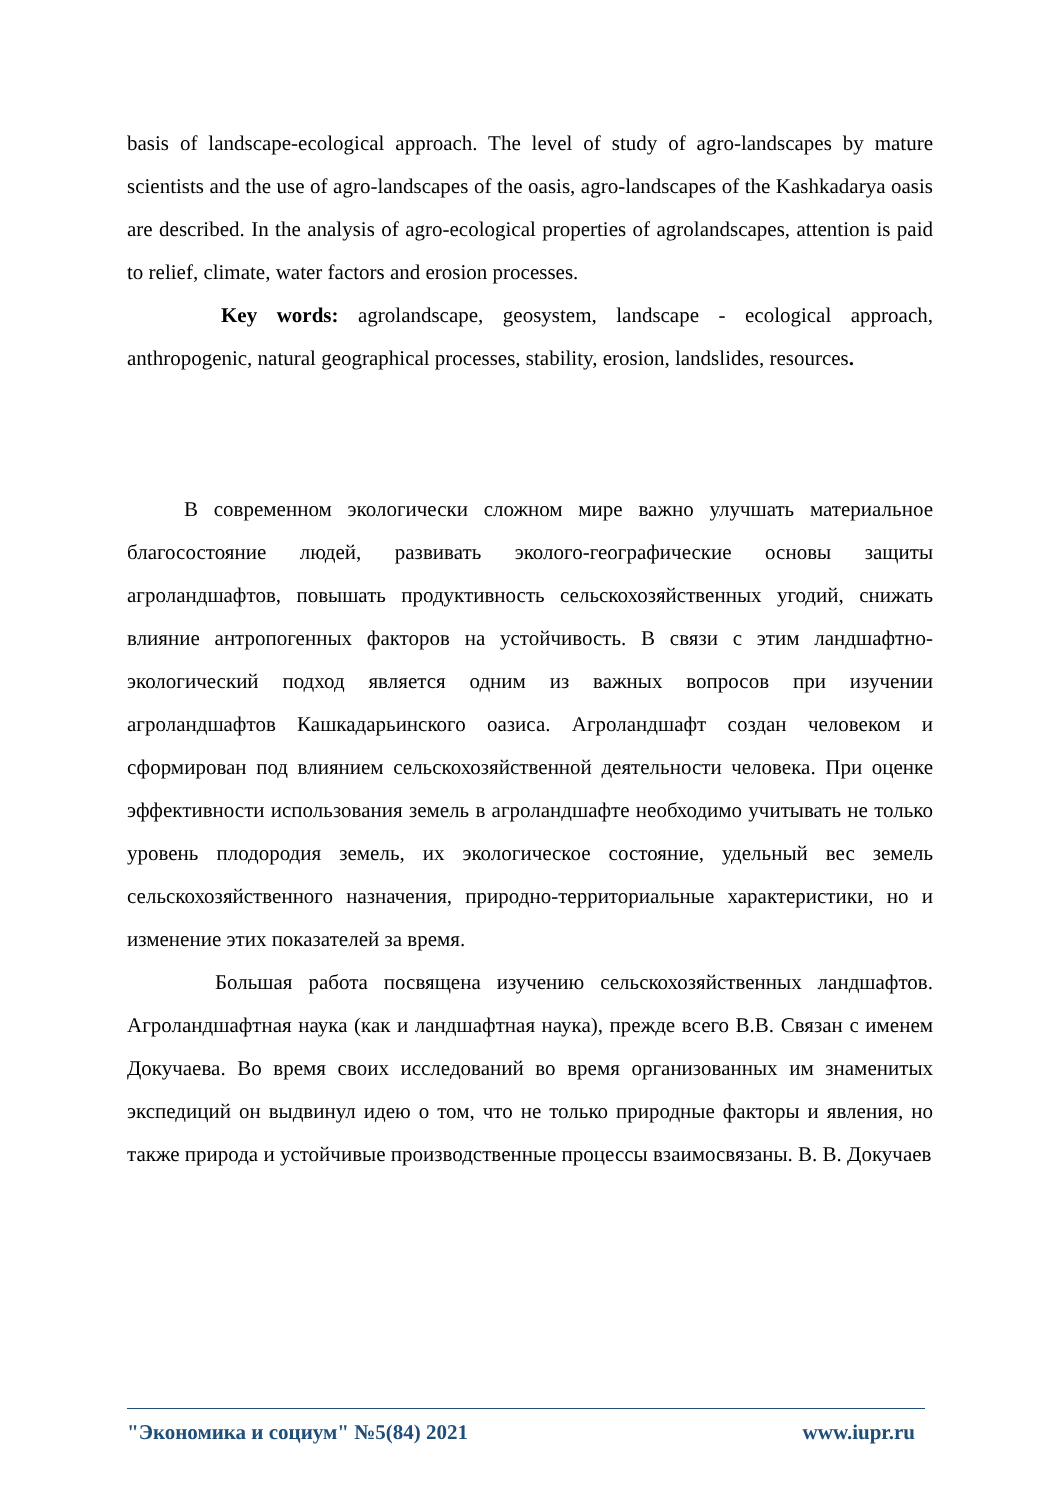basis of landscape-ecological approach. The level of study of agro-landscapes by mature scientists and the use of agro-landscapes of the oasis, agro-landscapes of the Kashkadarya oasis are described. In the analysis of agro-ecological properties of agrolandscapes, attention is paid to relief, climate, water factors and erosion processes.
Key words: agrolandscape, geosystem, landscape - ecological approach, anthropogenic, natural geographical processes, stability, erosion, landslides, resources.
В современном экологически сложном мире важно улучшать материальное благосостояние людей, развивать эколого-географические основы защиты агроландшафтов, повышать продуктивность сельскохозяйственных угодий, снижать влияние антропогенных факторов на устойчивость. В связи с этим ландшафтно-экологический подход является одним из важных вопросов при изучении агроландшафтов Кашкадарьинского оазиса. Агроландшафт создан человеком и сформирован под влиянием сельскохозяйственной деятельности человека. При оценке эффективности использования земель в агроландшафте необходимо учитывать не только уровень плодородия земель, их экологическое состояние, удельный вес земель сельскохозяйственного назначения, природно-территориальные характеристики, но и изменение этих показателей за время.
Большая работа посвящена изучению сельскохозяйственных ландшафтов. Агроландшафтная наука (как и ландшафтная наука), прежде всего В.В. Связан с именем Докучаева. Во время своих исследований во время организованных им знаменитых экспедиций он выдвинул идею о том, что не только природные факторы и явления, но также природа и устойчивые производственные процессы взаимосвязаны. В. В. Докучаев
"Экономика и социум" №5(84) 2021 www.iupr.ru